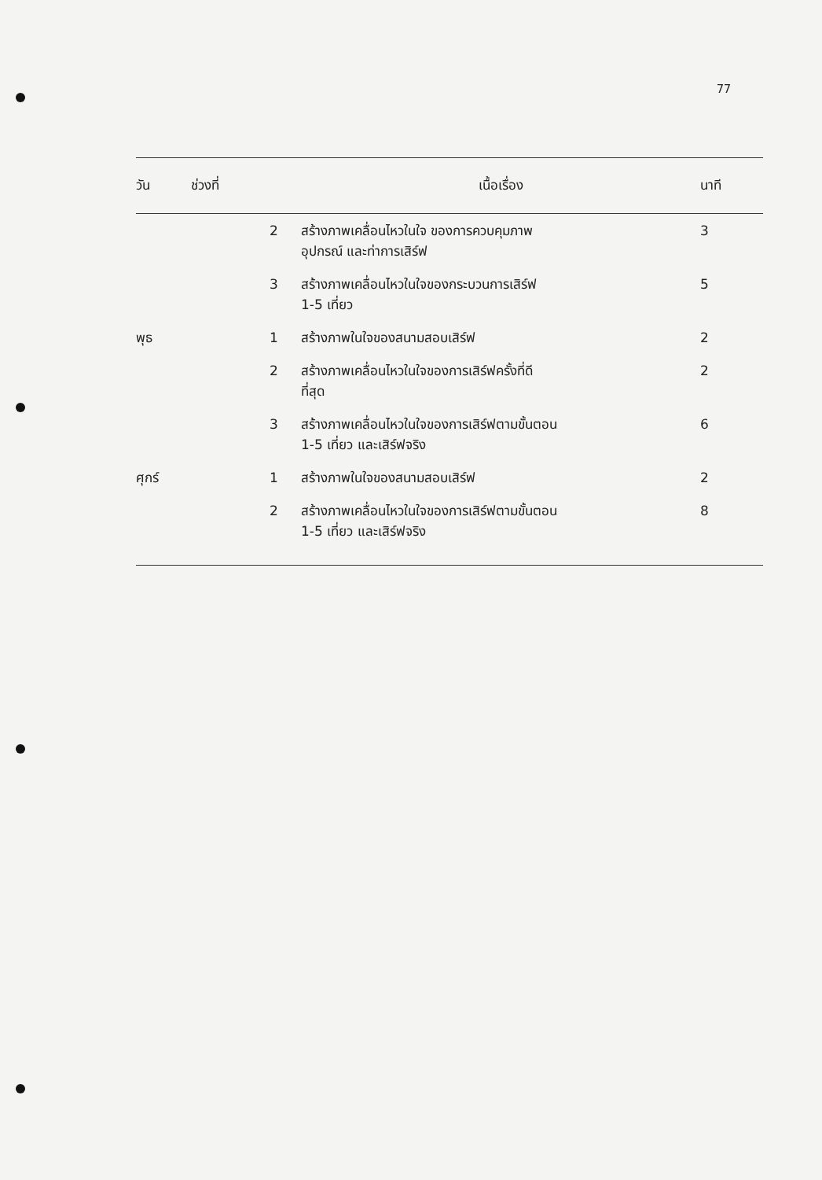77
| วัน | ช่วงที่ | เนื้อเรื่อง | นาที |
| --- | --- | --- | --- |
| | 2 | สร้างภาพเคลื่อนไหวในใจ ของการควบคุมภาพ อุปกรณ์ และท่าการเสิร์ฟ | 3 |
| | 3 | สร้างภาพเคลื่อนไหวในใจของกระบวนการเสิร์ฟ 1-5 เที่ยว | 5 |
| พุธ | 1 | สร้างภาพในใจของสนามสอบเสิร์ฟ | 2 |
| | 2 | สร้างภาพเคลื่อนไหวในใจของการเสิร์ฟครั้งที่ดี ที่สุด | 2 |
| | 3 | สร้างภาพเคลื่อนไหวในใจของการเสิร์ฟตามขั้นตอน 1-5 เที่ยว และเสิร์ฟจริง | 6 |
| ศุกร์ | 1 | สร้างภาพในใจของสนามสอบเสิร์ฟ | 2 |
| | 2 | สร้างภาพเคลื่อนไหวในใจของการเสิร์ฟตามขั้นตอน 1-5 เที่ยว และเสิร์ฟจริง | 8 |